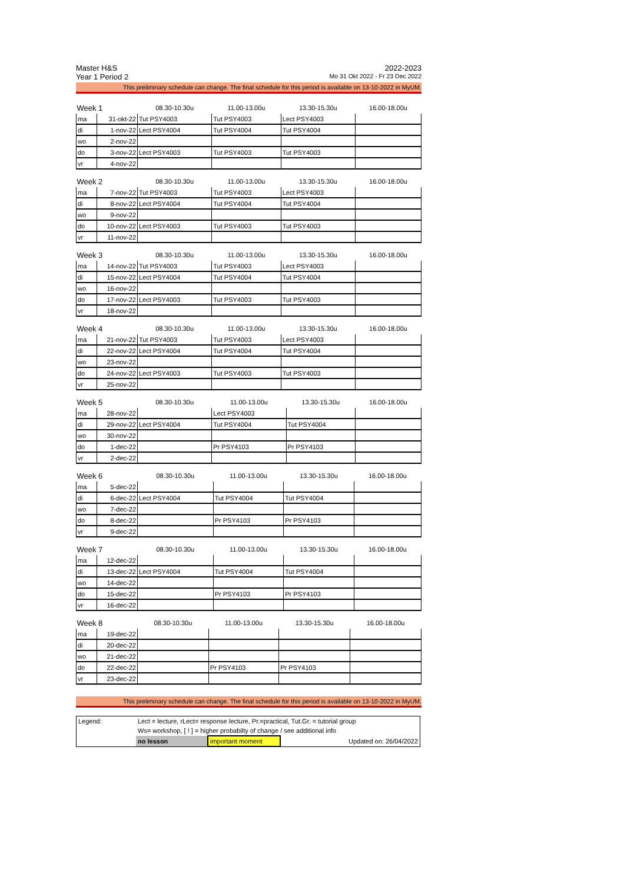Master H&S 2022-2023
Year 1 Period 2 Mo 31 Okt 2022 - Fr 23 Dec 2022
This preliminary schedule can change. The final schedule for this period is available on 13-10-2022 in MyUM.
| Week 1 | | 08.30-10.30u | 11.00-13.00u | 13.30-15.30u | 16.00-18.00u |
| --- | --- | --- | --- | --- | --- |
| ma | 31-okt-22 | Tut PSY4003 | Tut PSY4003 | Lect PSY4003 | |
| di | 1-nov-22 | Lect PSY4004 | Tut PSY4004 | Tut PSY4004 | |
| wo | 2-nov-22 | | | | |
| do | 3-nov-22 | Lect PSY4003 | Tut PSY4003 | Tut PSY4003 | |
| vr | 4-nov-22 | | | | |
| Week 2 | | 08.30-10.30u | 11.00-13.00u | 13.30-15.30u | 16.00-18.00u |
| --- | --- | --- | --- | --- | --- |
| ma | 7-nov-22 | Tut PSY4003 | Tut PSY4003 | Lect PSY4003 | |
| di | 8-nov-22 | Lect PSY4004 | Tut PSY4004 | Tut PSY4004 | |
| wo | 9-nov-22 | | | | |
| do | 10-nov-22 | Lect PSY4003 | Tut PSY4003 | Tut PSY4003 | |
| vr | 11-nov-22 | | | | |
| Week 3 | | 08.30-10.30u | 11.00-13.00u | 13.30-15.30u | 16.00-18.00u |
| --- | --- | --- | --- | --- | --- |
| ma | 14-nov-22 | Tut PSY4003 | Tut PSY4003 | Lect PSY4003 | |
| di | 15-nov-22 | Lect PSY4004 | Tut PSY4004 | Tut PSY4004 | |
| wo | 16-nov-22 | | | | |
| do | 17-nov-22 | Lect PSY4003 | Tut PSY4003 | Tut PSY4003 | |
| vr | 18-nov-22 | | | | |
| Week 4 | | 08.30-10.30u | 11.00-13.00u | 13.30-15.30u | 16.00-18.00u |
| --- | --- | --- | --- | --- | --- |
| ma | 21-nov-22 | Tut PSY4003 | Tut PSY4003 | Lect PSY4003 | |
| di | 22-nov-22 | Lect PSY4004 | Tut PSY4004 | Tut PSY4004 | |
| wo | 23-nov-22 | | | | |
| do | 24-nov-22 | Lect PSY4003 | Tut PSY4003 | Tut PSY4003 | |
| vr | 25-nov-22 | | | | |
| Week 5 | | 08.30-10.30u | 11.00-13.00u | 13.30-15.30u | 16.00-18.00u |
| --- | --- | --- | --- | --- | --- |
| ma | 28-nov-22 | | Lect PSY4003 | | |
| di | 29-nov-22 | Lect PSY4004 | Tut PSY4004 | Tut PSY4004 | |
| wo | 30-nov-22 | | | | |
| do | 1-dec-22 | | Pr PSY4103 | Pr PSY4103 | |
| vr | 2-dec-22 | | | | |
| Week 6 | | 08.30-10.30u | 11.00-13.00u | 13.30-15.30u | 16.00-18.00u |
| --- | --- | --- | --- | --- | --- |
| ma | 5-dec-22 | | | | |
| di | 6-dec-22 | Lect PSY4004 | Tut PSY4004 | Tut PSY4004 | |
| wo | 7-dec-22 | | | | |
| do | 8-dec-22 | | Pr PSY4103 | Pr PSY4103 | |
| vr | 9-dec-22 | | | | |
| Week 7 | | 08.30-10.30u | 11.00-13.00u | 13.30-15.30u | 16.00-18.00u |
| --- | --- | --- | --- | --- | --- |
| ma | 12-dec-22 | | | | |
| di | 13-dec-22 | Lect PSY4004 | Tut PSY4004 | Tut PSY4004 | |
| wo | 14-dec-22 | | | | |
| do | 15-dec-22 | | Pr PSY4103 | Pr PSY4103 | |
| vr | 16-dec-22 | | | | |
| Week 8 | | 08.30-10.30u | 11.00-13.00u | 13.30-15.30u | 16.00-18.00u |
| --- | --- | --- | --- | --- | --- |
| ma | 19-dec-22 | | | | |
| di | 20-dec-22 | | | | |
| wo | 21-dec-22 | | | | |
| do | 22-dec-22 | | Pr PSY4103 | Pr PSY4103 | |
| vr | 23-dec-22 | | | | |
This preliminary schedule can change. The final schedule for this period is available on 13-10-2022 in MyUM.
| Legend: | Lect = lecture, rLect= response lecture, Pr.=practical, Tut.Gr. = tutorial group | | |
| | Ws= workshop, [ ! ] = higher probabilty of change / see additional info | | |
| | no lesson | important moment | Updated on: 26/04/2022 |